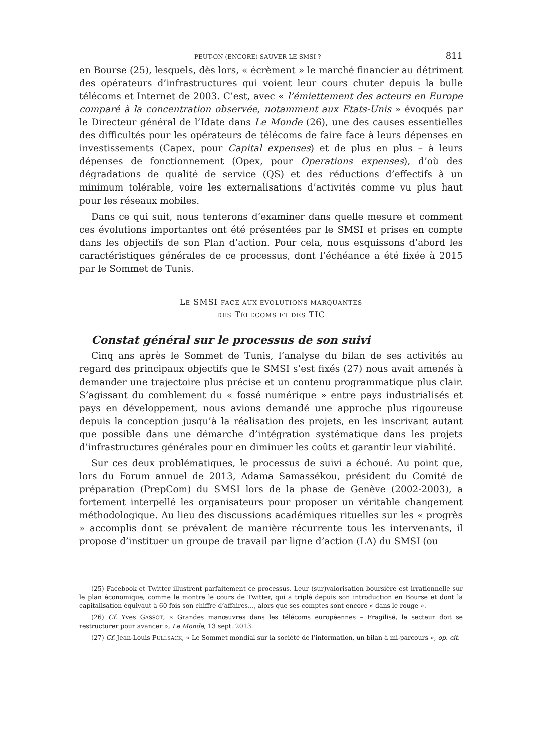PEUT-ON (ENCORE) SAUVER LE SMSI ? 811
en Bourse (25), lesquels, dès lors, « écrèment » le marché financier au détriment des opérateurs d’infrastructures qui voient leur cours chuter depuis la bulle télécoms et Internet de 2003. C’est, avec « l’émiettement des acteurs en Europe comparé à la concentration observée, notamment aux Etats-Unis » évoqués par le Directeur général de l’Idate dans Le Monde (26), une des causes essentielles des difficultés pour les opérateurs de télécoms de faire face à leurs dépenses en investissements (Capex, pour Capital expenses) et de plus en plus – à leurs dépenses de fonctionnement (Opex, pour Operations expenses), d’où des dégradations de qualité de service (QS) et des réductions d’effectifs à un minimum tolérable, voire les externalisations d’activités comme vu plus haut pour les réseaux mobiles.
Dans ce qui suit, nous tenterons d’examiner dans quelle mesure et comment ces évolutions importantes ont été présentées par le SMSI et prises en compte dans les objectifs de son Plan d’action. Pour cela, nous esquissons d’abord les caractéristiques générales de ce processus, dont l’échéance a été fixée à 2015 par le Sommet de Tunis.
LE SMSI FACE AUX EVOLUTIONS MARQUANTES
DES TÉLÉCOMS ET DES TIC
Constat général sur le processus de son suivi
Cinq ans après le Sommet de Tunis, l’analyse du bilan de ses activités au regard des principaux objectifs que le SMSI s’est fixés (27) nous avait amenés à demander une trajectoire plus précise et un contenu programmatique plus clair. S’agissant du comblement du « fossé numérique » entre pays industrialisés et pays en développement, nous avions demandé une approche plus rigoureuse depuis la conception jusqu’à la réalisation des projets, en les inscrivant autant que possible dans une démarche d’intégration systématique dans les projets d’infrastructures générales pour en diminuer les coûts et garantir leur viabilité.
Sur ces deux problématiques, le processus de suivi a échoué. Au point que, lors du Forum annuel de 2013, Adama Samassékou, président du Comité de préparation (PrepCom) du SMSI lors de la phase de Genève (2002-2003), a fortement interpellé les organisateurs pour proposer un véritable changement méthodologique. Au lieu des discussions académiques rituelles sur les « progrès » accomplis dont se prévalent de manière récurrente tous les intervenants, il propose d’instituer un groupe de travail par ligne d’action (LA) du SMSI (ou
(25) Facebook et Twitter illustrent parfaitement ce processus. Leur (sur)valorisation boursière est irrationnelle sur le plan économique, comme le montre le cours de Twitter, qui a triplé depuis son introduction en Bourse et dont la capitalisation équivaut à 60 fois son chiffre d’affaires..., alors que ses comptes sont encore « dans le rouge ».
(26) Cf. Yves GASSOT, « Grandes manœuvres dans les télécoms européennes – Fragilisé, le secteur doit se restructurer pour avancer », Le Monde, 13 sept. 2013.
(27) Cf. Jean-Louis FULLSACK, « Le Sommet mondial sur la société de l’information, un bilan à mi-parcours », op. cit.